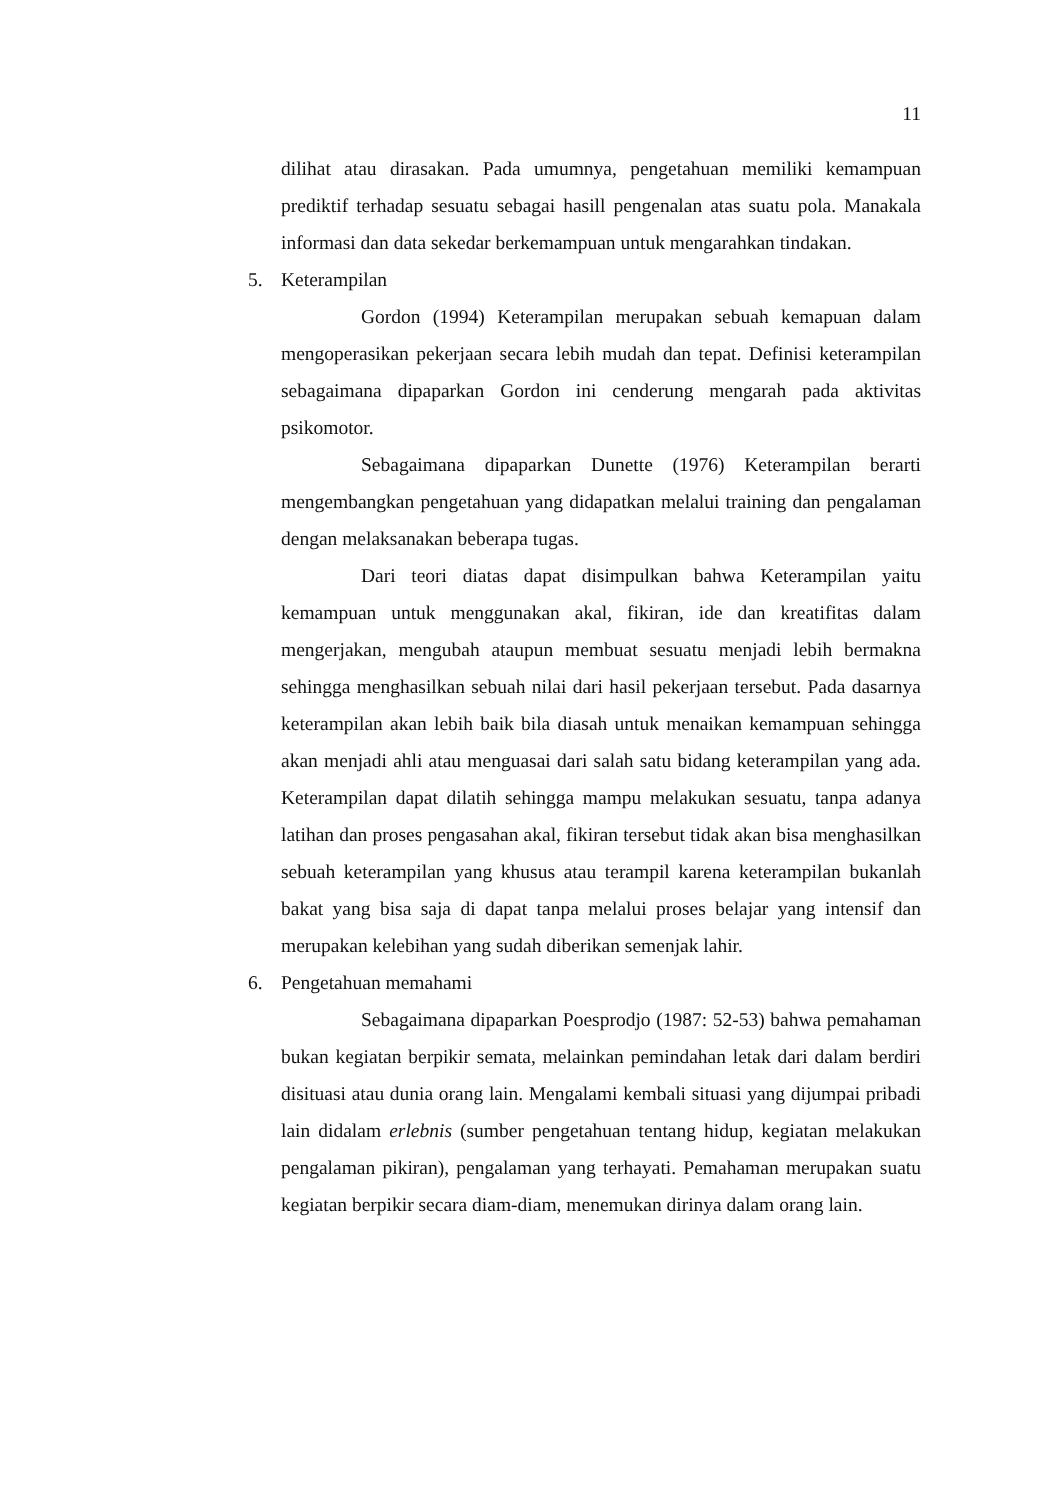11
dilihat atau dirasakan. Pada umumnya, pengetahuan memiliki kemampuan prediktif terhadap sesuatu sebagai hasill pengenalan atas suatu pola. Manakala informasi dan data sekedar berkemampuan untuk mengarahkan tindakan.
5. Keterampilan
Gordon (1994) Keterampilan merupakan sebuah kemapuan dalam mengoperasikan pekerjaan secara lebih mudah dan tepat. Definisi keterampilan sebagaimana dipaparkan Gordon ini cenderung mengarah pada aktivitas psikomotor.
Sebagaimana dipaparkan Dunette (1976) Keterampilan berarti mengembangkan pengetahuan yang didapatkan melalui training dan pengalaman dengan melaksanakan beberapa tugas.
Dari teori diatas dapat disimpulkan bahwa Keterampilan yaitu kemampuan untuk menggunakan akal, fikiran, ide dan kreatifitas dalam mengerjakan, mengubah ataupun membuat sesuatu menjadi lebih bermakna sehingga menghasilkan sebuah nilai dari hasil pekerjaan tersebut. Pada dasarnya keterampilan akan lebih baik bila diasah untuk menaikan kemampuan sehingga akan menjadi ahli atau menguasai dari salah satu bidang keterampilan yang ada. Keterampilan dapat dilatih sehingga mampu melakukan sesuatu, tanpa adanya latihan dan proses pengasahan akal, fikiran tersebut tidak akan bisa menghasilkan sebuah keterampilan yang khusus atau terampil karena keterampilan bukanlah bakat yang bisa saja di dapat tanpa melalui proses belajar yang intensif dan merupakan kelebihan yang sudah diberikan semenjak lahir.
6. Pengetahuan memahami
Sebagaimana dipaparkan Poesprodjo (1987: 52-53) bahwa pemahaman bukan kegiatan berpikir semata, melainkan pemindahan letak dari dalam berdiri disituasi atau dunia orang lain. Mengalami kembali situasi yang dijumpai pribadi lain didalam erlebnis (sumber pengetahuan tentang hidup, kegiatan melakukan pengalaman pikiran), pengalaman yang terhayati. Pemahaman merupakan suatu kegiatan berpikir secara diam-diam, menemukan dirinya dalam orang lain.